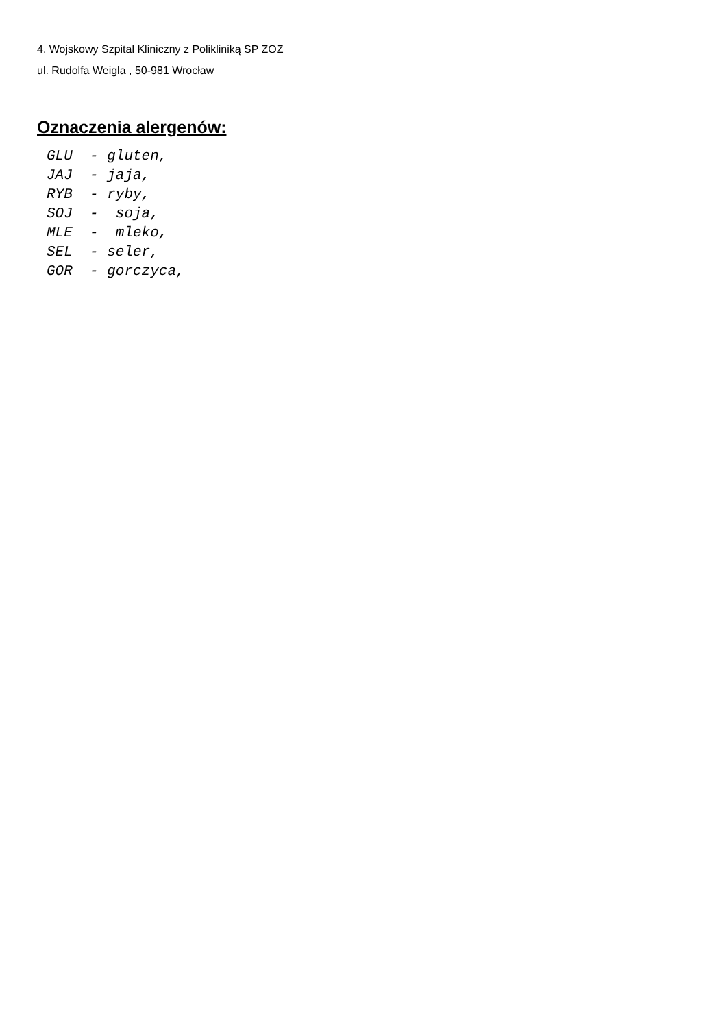4. Wojskowy Szpital Kliniczny z Polikliniką SP ZOZ
ul. Rudolfa Weigla , 50-981 Wrocław
Oznaczenia alergenów:
GLU  - gluten,
JAJ  - jaja,
RYB  - ryby,
SOJ  -  soja,
MLE  -  mleko,
SEL  - seler,
GOR  - gorczyca,